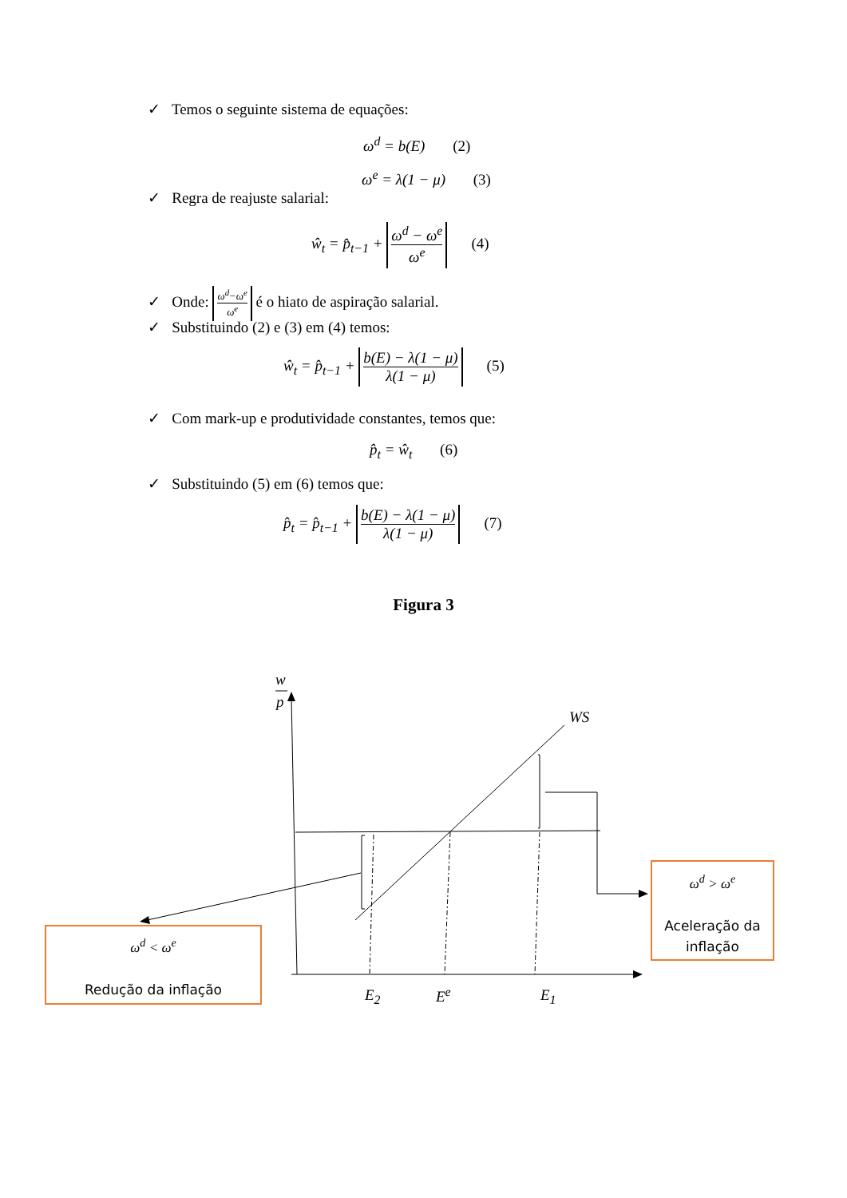✓ Temos o seguinte sistema de equações:
ω<sup>d</sup> = b(E) (2)
ω<sup>e</sup> = λ(1 − μ) (3)
✓ Regra de reajuste salarial:
ŵ<sub>t</sub> = p̂<sub>t−1</sub> + ω<sup>d</sup> − ω<sup>e</sup> ω<sup>e</sup> (4)
✓ Onde: ω<sup>d</sup>−ω<sup>e</sup> ω<sup>e</sup> é o hiato de aspiração salarial.
✓ Substituindo (2) e (3) em (4) temos:
ŵ<sub>t</sub> = p̂<sub>t−1</sub> + b(E) − λ(1 − μ) λ(1 − μ) (5)
✓ Com mark-up e produtividade constantes, temos que:
p̂<sub>t</sub> = ŵ<sub>t</sub> (6)
✓ Substituindo (5) em (6) temos que:
p̂<sub>t</sub> = p̂<sub>t−1</sub> + b(E) − λ(1 − μ) λ(1 − μ) (7)
Figura 3
w
p
WS
E<sub>2</sub> E<sup>e</sup> E<sub>1</sub>
ω<sup>d</sup> > ω<sup>e</sup>
Aceleração da inflação
ω<sup>d</sup> < ω<sup>e</sup>
Redução da inflação